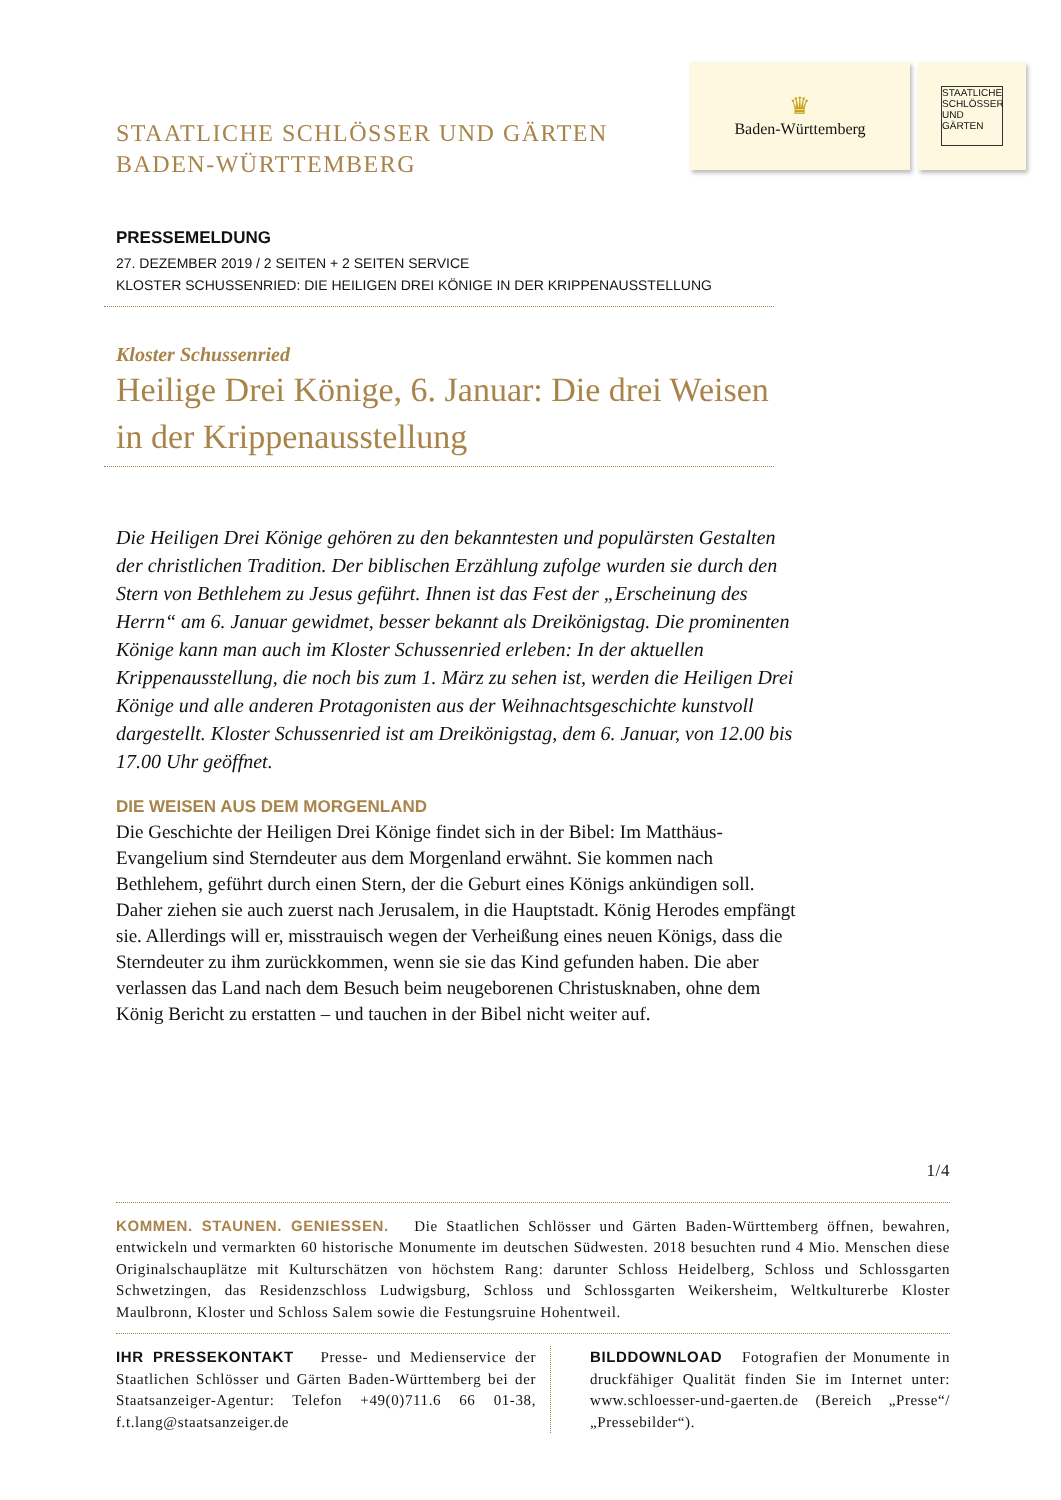STAATLICHE SCHLÖSSER UND GÄRTEN
BADEN-WÜRTTEMBERG
♛
Baden-Württemberg
STAATLICHE SCHLÖSSER UND GÄRTEN
PRESSEMELDUNG
27. DEZEMBER 2019 / 2 SEITEN + 2 SEITEN SERVICE
KLOSTER SCHUSSENRIED: DIE HEILIGEN DREI KÖNIGE IN DER KRIPPENAUSSTELLUNG
Kloster Schussenried
Heilige Drei Könige, 6. Januar: Die drei Weisen in der Krippenausstellung
Die Heiligen Drei Könige gehören zu den bekanntesten und populärsten Gestalten der christlichen Tradition. Der biblischen Erzählung zufolge wurden sie durch den Stern von Bethlehem zu Jesus geführt. Ihnen ist das Fest der „Erscheinung des Herrn“ am 6. Januar gewidmet, besser bekannt als Dreikönigstag. Die prominenten Könige kann man auch im Kloster Schussenried erleben: In der aktuellen Krippenausstellung, die noch bis zum 1. März zu sehen ist, werden die Heiligen Drei Könige und alle anderen Protagonisten aus der Weihnachtsgeschichte kunstvoll dargestellt. Kloster Schussenried ist am Dreikönigstag, dem 6. Januar, von 12.00 bis 17.00 Uhr geöffnet.
DIE WEISEN AUS DEM MORGENLAND
Die Geschichte der Heiligen Drei Könige findet sich in der Bibel: Im Matthäus-Evangelium sind Sterndeuter aus dem Morgenland erwähnt. Sie kommen nach Bethlehem, geführt durch einen Stern, der die Geburt eines Königs ankündigen soll. Daher ziehen sie auch zuerst nach Jerusalem, in die Hauptstadt. König Herodes empfängt sie. Allerdings will er, misstrauisch wegen der Verheißung eines neuen Königs, dass die Sterndeuter zu ihm zurückkommen, wenn sie sie das Kind gefunden haben. Die aber verlassen das Land nach dem Besuch beim neugeborenen Christusknaben, ohne dem König Bericht zu erstatten – und tauchen in der Bibel nicht weiter auf.
1/4
KOMMEN. STAUNEN. GENIESSEN. Die Staatlichen Schlösser und Gärten Baden-Württemberg öffnen, bewahren, entwickeln und vermarkten 60 historische Monumente im deutschen Südwesten. 2018 besuchten rund 4 Mio. Menschen diese Originalschauplätze mit Kulturschätzen von höchstem Rang: darunter Schloss Heidelberg, Schloss und Schlossgarten Schwetzingen, das Residenzschloss Ludwigsburg, Schloss und Schlossgarten Weikersheim, Weltkulturerbe Kloster Maulbronn, Kloster und Schloss Salem sowie die Festungsruine Hohentweil.
IHR PRESSEKONTAKT Presse- und Medienservice der Staatlichen Schlösser und Gärten Baden-Württemberg bei der Staatsanzeiger-Agentur: Telefon +49(0)711.6 66 01-38, f.t.lang@staatsanzeiger.de
BILDDOWNLOAD Fotografien der Monumente in druckfähiger Qualität finden Sie im Internet unter: www.schloesser-und-gaerten.de (Bereich „Presse“/„Pressebilder“).